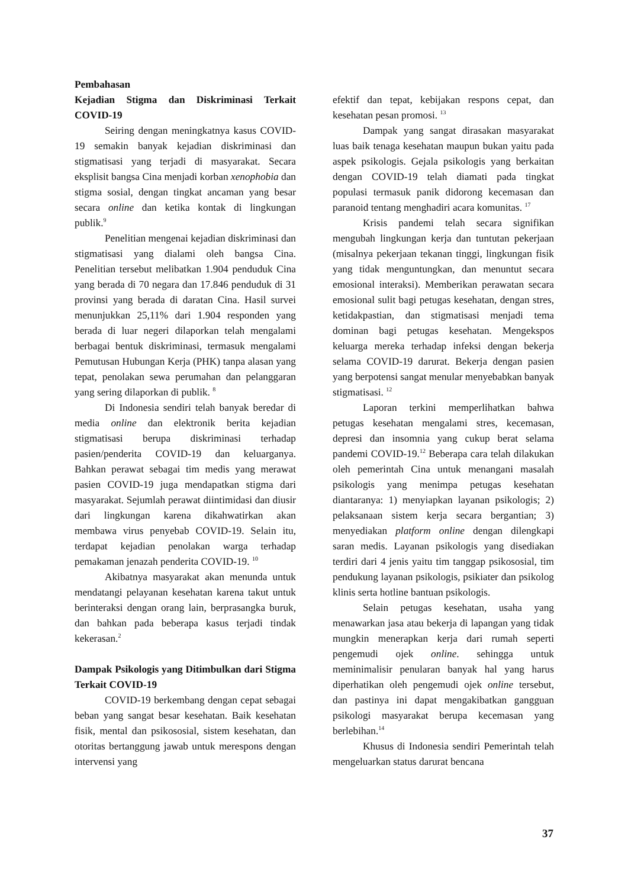Pembahasan
Kejadian Stigma dan Diskriminasi Terkait COVID-19
Seiring dengan meningkatnya kasus COVID-19 semakin banyak kejadian diskriminasi dan stigmatisasi yang terjadi di masyarakat. Secara eksplisit bangsa Cina menjadi korban xenophobia dan stigma sosial, dengan tingkat ancaman yang besar secara online dan ketika kontak di lingkungan publik.<sup>9</sup>
Penelitian mengenai kejadian diskriminasi dan stigmatisasi yang dialami oleh bangsa Cina. Penelitian tersebut melibatkan 1.904 penduduk Cina yang berada di 70 negara dan 17.846 penduduk di 31 provinsi yang berada di daratan Cina. Hasil survei menunjukkan 25,11% dari 1.904 responden yang berada di luar negeri dilaporkan telah mengalami berbagai bentuk diskriminasi, termasuk mengalami Pemutusan Hubungan Kerja (PHK) tanpa alasan yang tepat, penolakan sewa perumahan dan pelanggaran yang sering dilaporkan di publik. <sup>8</sup>
Di Indonesia sendiri telah banyak beredar di media online dan elektronik berita kejadian stigmatisasi berupa diskriminasi terhadap pasien/penderita COVID-19 dan keluarganya. Bahkan perawat sebagai tim medis yang merawat pasien COVID-19 juga mendapatkan stigma dari masyarakat. Sejumlah perawat diintimidasi dan diusir dari lingkungan karena dikahwatirkan akan membawa virus penyebab COVID-19. Selain itu, terdapat kejadian penolakan warga terhadap pemakaman jenazah penderita COVID-19. <sup>10</sup>
Akibatnya masyarakat akan menunda untuk mendatangi pelayanan kesehatan karena takut untuk berinteraksi dengan orang lain, berprasangka buruk, dan bahkan pada beberapa kasus terjadi tindak kekerasan.<sup>2</sup>
Dampak Psikologis yang Ditimbulkan dari Stigma Terkait COVID-19
COVID-19 berkembang dengan cepat sebagai beban yang sangat besar kesehatan. Baik kesehatan fisik, mental dan psikososial, sistem kesehatan, dan otoritas bertanggung jawab untuk merespons dengan intervensi yang
efektif dan tepat, kebijakan respons cepat, dan kesehatan pesan promosi. <sup>13</sup>
Dampak yang sangat dirasakan masyarakat luas baik tenaga kesehatan maupun bukan yaitu pada aspek psikologis. Gejala psikologis yang berkaitan dengan COVID-19 telah diamati pada tingkat populasi termasuk panik didorong kecemasan dan paranoid tentang menghadiri acara komunitas. <sup>17</sup>
Krisis pandemi telah secara signifikan mengubah lingkungan kerja dan tuntutan pekerjaan (misalnya pekerjaan tekanan tinggi, lingkungan fisik yang tidak menguntungkan, dan menuntut secara emosional interaksi). Memberikan perawatan secara emosional sulit bagi petugas kesehatan, dengan stres, ketidakpastian, dan stigmatisasi menjadi tema dominan bagi petugas kesehatan. Mengekspos keluarga mereka terhadap infeksi dengan bekerja selama COVID-19 darurat. Bekerja dengan pasien yang berpotensi sangat menular menyebabkan banyak stigmatisasi. <sup>12</sup>
Laporan terkini memperlihatkan bahwa petugas kesehatan mengalami stres, kecemasan, depresi dan insomnia yang cukup berat selama pandemi COVID-19.<sup>12</sup> Beberapa cara telah dilakukan oleh pemerintah Cina untuk menangani masalah psikologis yang menimpa petugas kesehatan diantaranya: 1) menyiapkan layanan psikologis; 2) pelaksanaan sistem kerja secara bergantian; 3) menyediakan platform online dengan dilengkapi saran medis. Layanan psikologis yang disediakan terdiri dari 4 jenis yaitu tim tanggap psikososial, tim pendukung layanan psikologis, psikiater dan psikolog klinis serta hotline bantuan psikologis.
Selain petugas kesehatan, usaha yang menawarkan jasa atau bekerja di lapangan yang tidak mungkin menerapkan kerja dari rumah seperti pengemudi ojek online. sehingga untuk meminimalisir penularan banyak hal yang harus diperhatikan oleh pengemudi ojek online tersebut, dan pastinya ini dapat mengakibatkan gangguan psikologi masyarakat berupa kecemasan yang berlebihan.<sup>14</sup>
Khusus di Indonesia sendiri Pemerintah telah mengeluarkan status darurat bencana
37